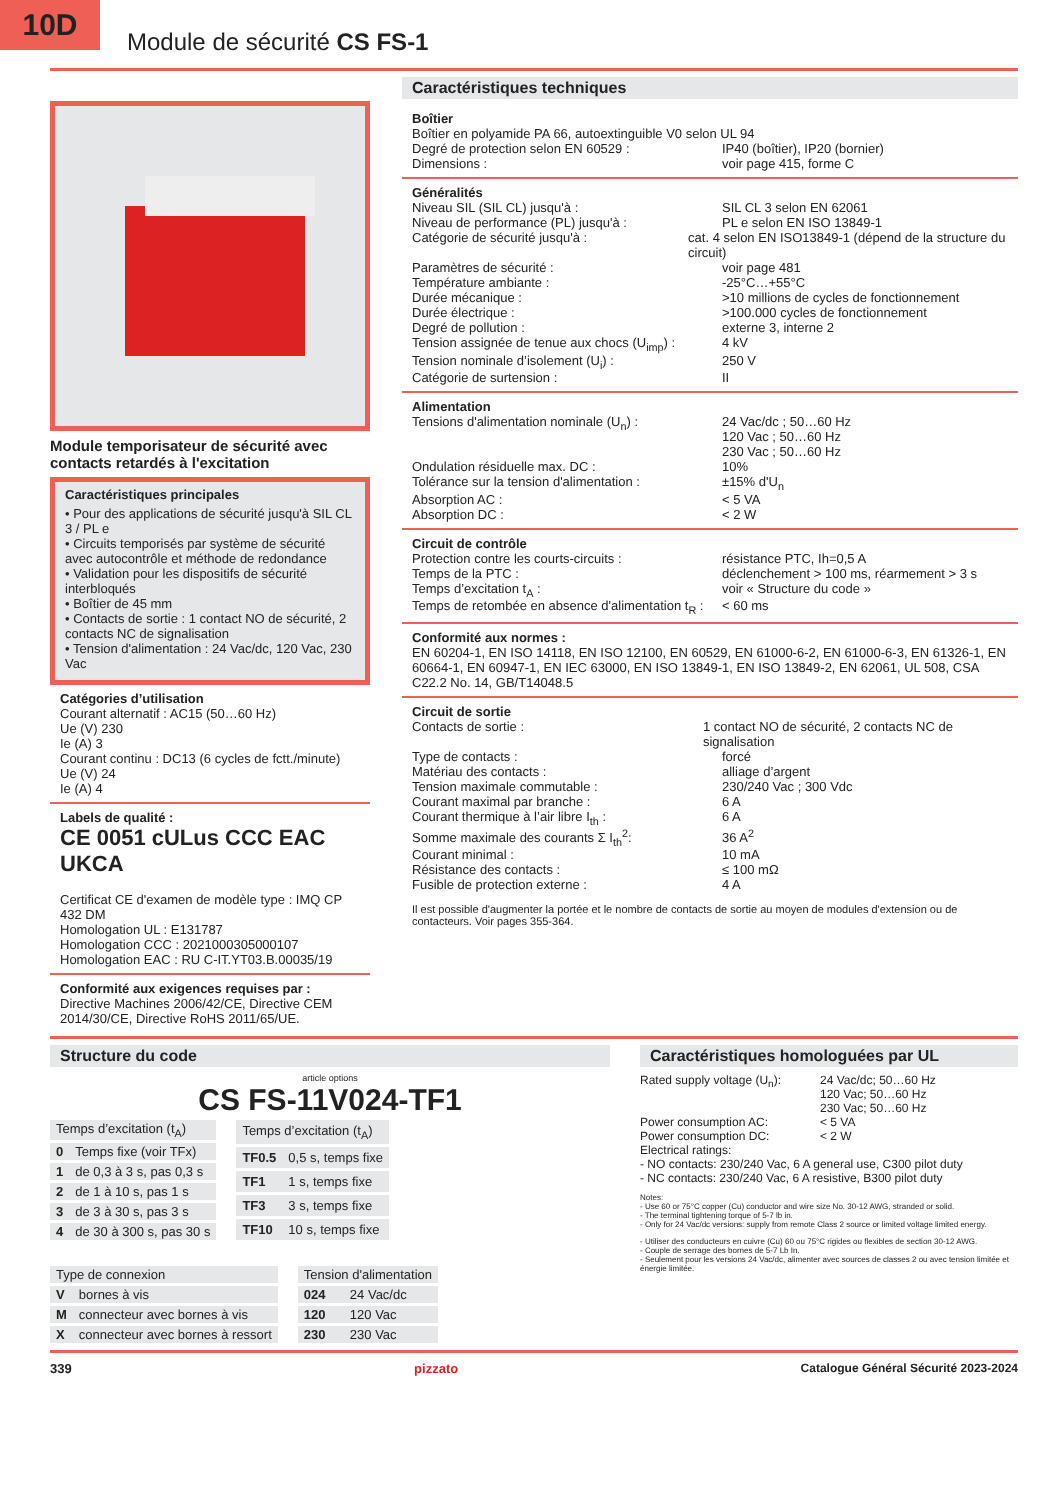10D
Module de sécurité CS FS-1
Module temporisateur de sécurité avec contacts retardés à l'excitation
Caractéristiques principales
• Pour des applications de sécurité jusqu'à SIL CL 3 / PL e
• Circuits temporisés par système de sécurité avec autocontrôle et méthode de redondance
• Validation pour les dispositifs de sécurité interbloqués
• Boîtier de 45 mm
• Contacts de sortie : 1 contact NO de sécurité, 2 contacts NC de signalisation
• Tension d'alimentation : 24 Vac/dc, 120 Vac, 230 Vac
Catégories d’utilisation
Courant alternatif : AC15 (50…60 Hz)
Ue (V) 230
Ie (A) 3
Courant continu : DC13 (6 cycles de fctt./minute)
Ue (V) 24
Ie (A) 4
Labels de qualité :
CE 0051 cULus CCC EAC UKCA
Certificat CE d'examen de modèle type : IMQ CP 432 DM
Homologation UL : E131787
Homologation CCC : 2021000305000107
Homologation EAC : RU C-IT.YT03.B.00035/19
Conformité aux exigences requises par :
Directive Machines 2006/42/CE, Directive CEM 2014/30/CE, Directive RoHS 2011/65/UE.
Caractéristiques techniques
Boîtier
Boîtier en polyamide PA 66, autoextinguible V0 selon UL 94
Degré de protection selon EN 60529 : IP40 (boîtier), IP20 (bornier)
Dimensions : voir page 415, forme C
Généralités
Niveau SIL (SIL CL) jusqu'à : SIL CL 3 selon EN 62061
Niveau de performance (PL) jusqu'à : PL e selon EN ISO 13849-1
Catégorie de sécurité jusqu'à : cat. 4 selon EN ISO13849-1 (dépend de la structure du circuit)
Paramètres de sécurité : voir page 481
Température ambiante : -25°C…+55°C
Durée mécanique : >10 millions de cycles de fonctionnement
Durée électrique : >100.000 cycles de fonctionnement
Degré de pollution : externe 3, interne 2
Tension assignée de tenue aux chocs (U<sub>imp</sub>) : 4 kV
Tension nominale d’isolement (U<sub>i</sub>) : 250 V
Catégorie de surtension : II
Alimentation
Tensions d'alimentation nominale (U<sub>n</sub>) : 24 Vac/dc ; 50…60 Hz
120 Vac ; 50…60 Hz
230 Vac ; 50…60 Hz
Ondulation résiduelle max. DC : 10%
Tolérance sur la tension d'alimentation : ±15% d'U<sub>n</sub>
Absorption AC : < 5 VA
Absorption DC : < 2 W
Circuit de contrôle
Protection contre les courts-circuits : résistance PTC, Ih=0,5 A
Temps de la PTC : déclenchement > 100 ms, réarmement > 3 s
Temps d’excitation t<sub>A</sub> : voir « Structure du code »
Temps de retombée en absence d'alimentation t<sub>R</sub> : < 60 ms
Conformité aux normes :
EN 60204-1, EN ISO 14118, EN ISO 12100, EN 60529, EN 61000-6-2, EN 61000-6-3, EN 61326-1, EN 60664-1, EN 60947-1, EN IEC 63000, EN ISO 13849-1, EN ISO 13849-2, EN 62061, UL 508, CSA C22.2 No. 14, GB/T14048.5
Circuit de sortie
Contacts de sortie : 1 contact NO de sécurité, 2 contacts NC de signalisation
Type de contacts : forcé
Matériau des contacts : alliage d’argent
Tension maximale commutable : 230/240 Vac ; 300 Vdc
Courant maximal par branche : 6 A
Courant thermique à l’air libre I<sub>th</sub> : 6 A
Somme maximale des courants Σ I<sub>th</sub><sup>2</sup>: 36 A<sup>2</sup>
Courant minimal : 10 mA
Résistance des contacts : ≤ 100 mΩ
Fusible de protection externe : 4 A
Il est possible d'augmenter la portée et le nombre de contacts de sortie au moyen de modules d'extension ou de contacteurs. Voir pages 355-364.
Structure du code
article options
CS FS-11V024-TF1
| Temps d’excitation (t<sub>A</sub>) | |
| --- | --- |
| 0 | Temps fixe (voir TFx) |
| 1 | de 0,3 à 3 s, pas 0,3 s |
| 2 | de 1 à 10 s, pas 1 s |
| 3 | de 3 à 30 s, pas 3 s |
| 4 | de 30 à 300 s, pas 30 s |
| Temps d’excitation (t<sub>A</sub>) | |
| --- | --- |
| TF0.5 | 0,5 s, temps fixe |
| TF1 | 1 s, temps fixe |
| TF3 | 3 s, temps fixe |
| TF10 | 10 s, temps fixe |
| Type de connexion | |
| --- | --- |
| V | bornes à vis |
| M | connecteur avec bornes à vis |
| X | connecteur avec bornes à ressort |
| Tension d'alimentation | |
| --- | --- |
| 024 | 24 Vac/dc |
| 120 | 120 Vac |
| 230 | 230 Vac |
Caractéristiques homologuées par UL
Rated supply voltage (U<sub>n</sub>): 24 Vac/dc; 50…60 Hz
120 Vac; 50…60 Hz
230 Vac; 50…60 Hz
Power consumption AC: < 5 VA
Power consumption DC: < 2 W
Electrical ratings:
- NO contacts: 230/240 Vac, 6 A general use, C300 pilot duty
- NC contacts: 230/240 Vac, 6 A resistive, B300 pilot duty
Notes:
- Use 60 or 75°C copper (Cu) conductor and wire size No. 30-12 AWG, stranded or solid.
- The terminal tightening torque of 5-7 lb in.
- Only for 24 Vac/dc versions: supply from remote Class 2 source or limited voltage limited energy.
- Utiliser des conducteurs en cuivre (Cu) 60 ou 75°C rigides ou flexibles de section 30-12 AWG.
- Couple de serrage des bornes de 5-7 Lb In.
- Seulement pour les versions 24 Vac/dc, alimenter avec sources de classes 2 ou avec tension limitée et énergie limitée.
339 pizzato Catalogue Général Sécurité 2023-2024